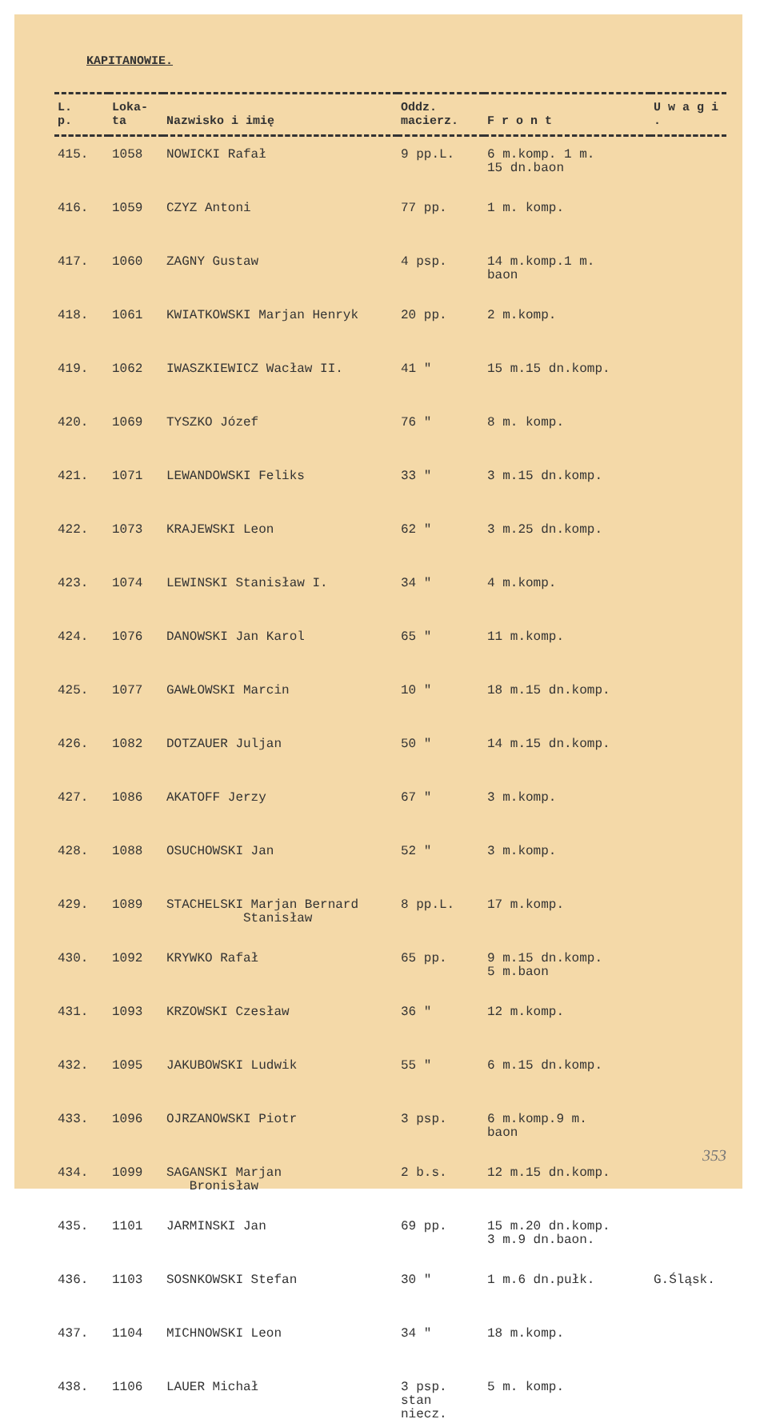KAPITANOWIE.
| L. p. | Loka- ta | Nazwisko i imię | Oddz. macierz. | F r o n t | U w a g i . |
| --- | --- | --- | --- | --- | --- |
| 415. | 1058 | NOWICKI Rafał | 9 pp.L. | 6 m.komp. 1 m. 15 dn.baon | |
| 416. | 1059 | CZYZ Antoni | 77 pp. | 1 m. komp. | |
| 417. | 1060 | ZAGNY Gustaw | 4 psp. | 14 m.komp.1 m. baon | |
| 418. | 1061 | KWIATKOWSKI Marjan Henryk | 20 pp. | 2 m.komp. | |
| 419. | 1062 | IWASZKIEWICZ Wacław II. | 41 " | 15 m.15 dn.komp. | |
| 420. | 1069 | TYSZKO Józef | 76 " | 8 m. komp. | |
| 421. | 1071 | LEWANDOWSKI Feliks | 33 " | 3 m.15 dn.komp. | |
| 422. | 1073 | KRAJEWSKI Leon | 62 " | 3 m.25 dn.komp. | |
| 423. | 1074 | LEWINSKI Stanisław I. | 34 " | 4 m.komp. | |
| 424. | 1076 | DANOWSKI Jan Karol | 65 " | 11 m.komp. | |
| 425. | 1077 | GAWŁOWSKI Marcin | 10 " | 18 m.15 dn.komp. | |
| 426. | 1082 | DOTZAUER Juljan | 50 " | 14 m.15 dn.komp. | |
| 427. | 1086 | AKATOFF Jerzy | 67 " | 3 m.komp. | |
| 428. | 1088 | OSUCHOWSKI Jan | 52 " | 3 m.komp. | |
| 429. | 1089 | STACHELSKI Marjan Bernard Stanisław | 8 pp.L. | 17 m.komp. | |
| 430. | 1092 | KRYWKO Rafał | 65 pp. | 9 m.15 dn.komp. 5 m.baon | |
| 431. | 1093 | KRZOWSKI Czesław | 36 " | 12 m.komp. | |
| 432. | 1095 | JAKUBOWSKI Ludwik | 55 " | 6 m.15 dn.komp. | |
| 433. | 1096 | OJRZANOWSKI Piotr | 3 psp. | 6 m.komp.9 m. baon | |
| 434. | 1099 | SAGANSKI Marjan Bronisław | 2 b.s. | 12 m.15 dn.komp. | |
| 435. | 1101 | JARMINSKI Jan | 69 pp. | 15 m.20 dn.komp. 3 m.9 dn.baon. | |
| 436. | 1103 | SOSNKOWSKI Stefan | 30 " | 1 m.6 dn.pułk. | G.Śląsk. |
| 437. | 1104 | MICHNOWSKI Leon | 34 " | 18 m.komp. | |
| 438. | 1106 | LAUER Michał | 3 psp. stan niecz. | 5 m. komp. | |
353